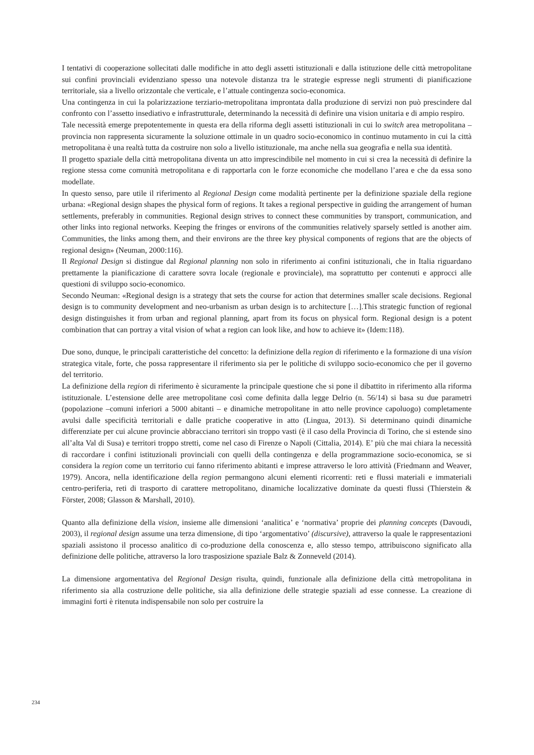I tentativi di cooperazione sollecitati dalle modifiche in atto degli assetti istituzionali e dalla istituzione delle città metropolitane sui confini provinciali evidenziano spesso una notevole distanza tra le strategie espresse negli strumenti di pianificazione territoriale, sia a livello orizzontale che verticale, e l’attuale contingenza socio-economica.
Una contingenza in cui la polarizzazione terziario-metropolitana improntata dalla produzione di servizi non può prescindere dal confronto con l’assetto insediativo e infrastrutturale, determinando la necessità di definire una vision unitaria e di ampio respiro.
Tale necessità emerge prepotentemente in questa era della riforma degli assetti istituzionali in cui lo switch area metropolitana – provincia non rappresenta sicuramente la soluzione ottimale in un quadro socio-economico in continuo mutamento in cui la città metropolitana è una realtà tutta da costruire non solo a livello istituzionale, ma anche nella sua geografia e nella sua identità.
Il progetto spaziale della città metropolitana diventa un atto imprescindibile nel momento in cui si crea la necessità di definire la regione stessa come comunità metropolitana e di rapportarla con le forze economiche che modellano l’area e che da essa sono modellate.
In questo senso, pare utile il riferimento al Regional Design come modalità pertinente per la definizione spaziale della regione urbana: «Regional design shapes the physical form of regions. It takes a regional perspective in guiding the arrangement of human settlements, preferably in communities. Regional design strives to connect these communities by transport, communication, and other links into regional networks. Keeping the fringes or environs of the communities relatively sparsely settled is another aim. Communities, the links among them, and their environs are the three key physical components of regions that are the objects of regional design» (Neuman, 2000:116).
Il Regional Design si distingue dal Regional planning non solo in riferimento ai confini istituzionali, che in Italia riguardano prettamente la pianificazione di carattere sovra locale (regionale e provinciale), ma soprattutto per contenuti e approcci alle questioni di sviluppo socio-economico.
Secondo Neuman: «Regional design is a strategy that sets the course for action that determines smaller scale decisions. Regional design is to community development and neo-urbanism as urban design is to architecture […].This strategic function of regional design distinguishes it from urban and regional planning, apart from its focus on physical form. Regional design is a potent combination that can portray a vital vision of what a region can look like, and how to achieve it» (Idem:118).
Due sono, dunque, le principali caratteristiche del concetto: la definizione della region di riferimento e la formazione di una vision strategica vitale, forte, che possa rappresentare il riferimento sia per le politiche di sviluppo socio-economico che per il governo del territorio.
La definizione della region di riferimento è sicuramente la principale questione che si pone il dibattito in riferimento alla riforma istituzionale. L’estensione delle aree metropolitane così come definita dalla legge Delrio (n. 56/14) si basa su due parametri (popolazione –comuni inferiori a 5000 abitanti – e dinamiche metropolitane in atto nelle province capoluogo) completamente avulsi dalle specificità territoriali e dalle pratiche cooperative in atto (Lingua, 2013). Si determinano quindi dinamiche differenziate per cui alcune provincie abbracciano territori sin troppo vasti (è il caso della Provincia di Torino, che si estende sino all’alta Val di Susa) e territori troppo stretti, come nel caso di Firenze o Napoli (Cittalia, 2014). E’ più che mai chiara la necessità di raccordare i confini istituzionali provinciali con quelli della contingenza e della programmazione socio-economica, se si considera la region come un territorio cui fanno riferimento abitanti e imprese attraverso le loro attività (Friedmann and Weaver, 1979). Ancora, nella identificazione della region permangono alcuni elementi ricorrenti: reti e flussi materiali e immateriali centro-periferia, reti di trasporto di carattere metropolitano, dinamiche localizzative dominate da questi flussi (Thierstein & Förster, 2008; Glasson & Marshall, 2010).
Quanto alla definizione della vision, insieme alle dimensioni ‘analitica’ e ‘normativa’ proprie dei planning concepts (Davoudi, 2003), il regional design assume una terza dimensione, di tipo ‘argomentativo’ (discursive), attraverso la quale le rappresentazioni spaziali assistono il processo analitico di co-produzione della conoscenza e, allo stesso tempo, attribuiscono significato alla definizione delle politiche, attraverso la loro trasposizione spaziale Balz & Zonneveld (2014).
La dimensione argomentativa del Regional Design risulta, quindi, funzionale alla definizione della città metropolitana in riferimento sia alla costruzione delle politiche, sia alla definizione delle strategie spaziali ad esse connesse. La creazione di immagini forti è ritenuta indispensabile non solo per costruire la
234